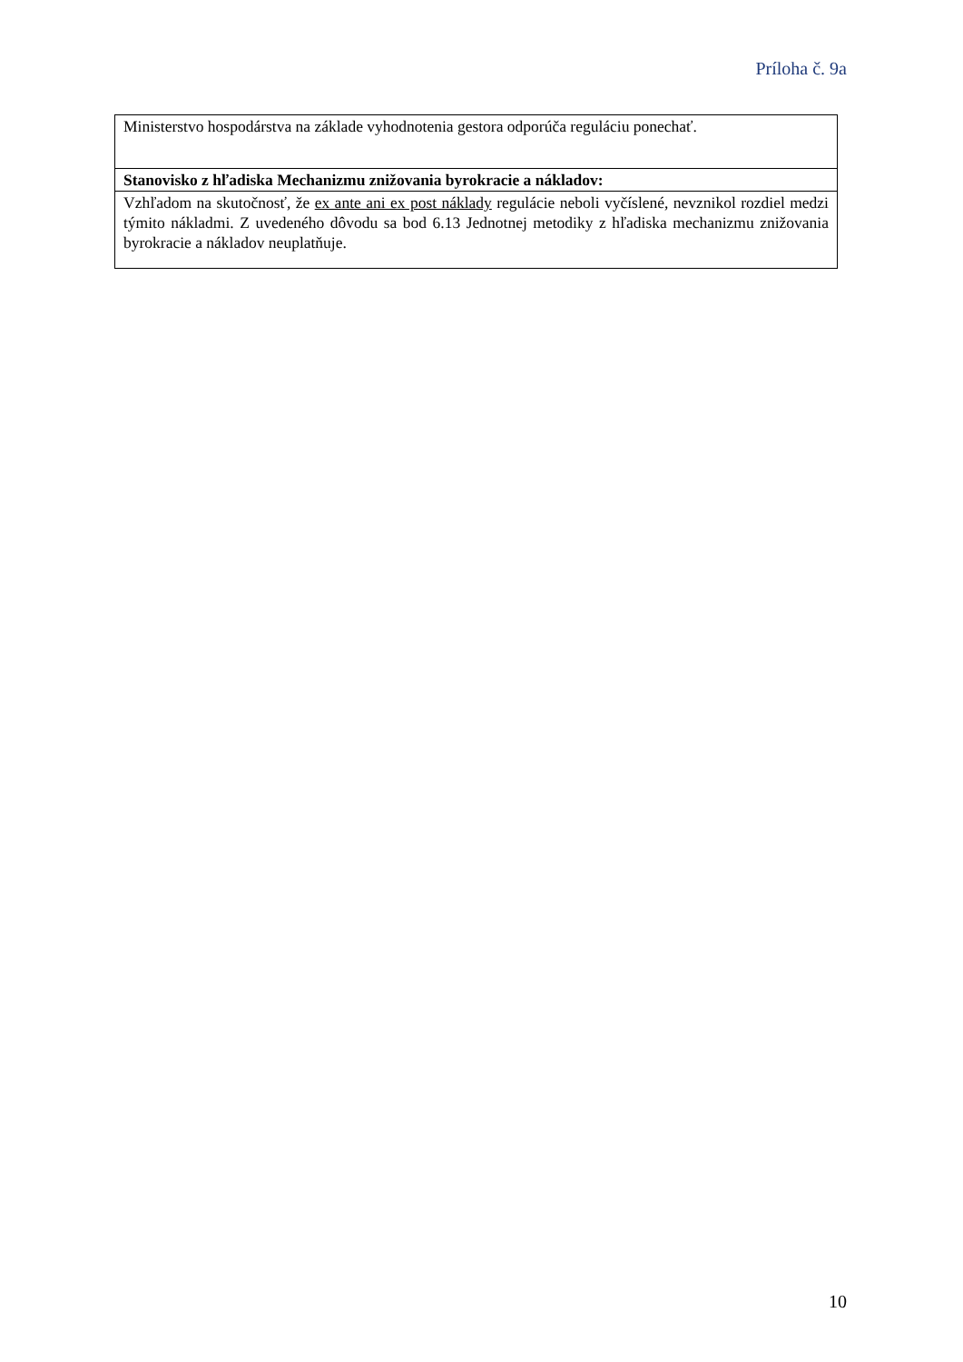Príloha č. 9a
| Ministerstvo hospodárstva na základe vyhodnotenia gestora odporúča reguláciu ponechať. |
| Stanovisko z hľadiska Mechanizmu znižovania byrokracie a nákladov: |
| Vzhľadom na skutočnosť, že ex ante ani ex post náklady regulácie neboli vyčíslené, nevznikol rozdiel medzi týmito nákladmi. Z uvedeného dôvodu sa bod 6.13 Jednotnej metodiky z hľadiska mechanizmu znižovania byrokracie a nákladov neuplatňuje. |
10